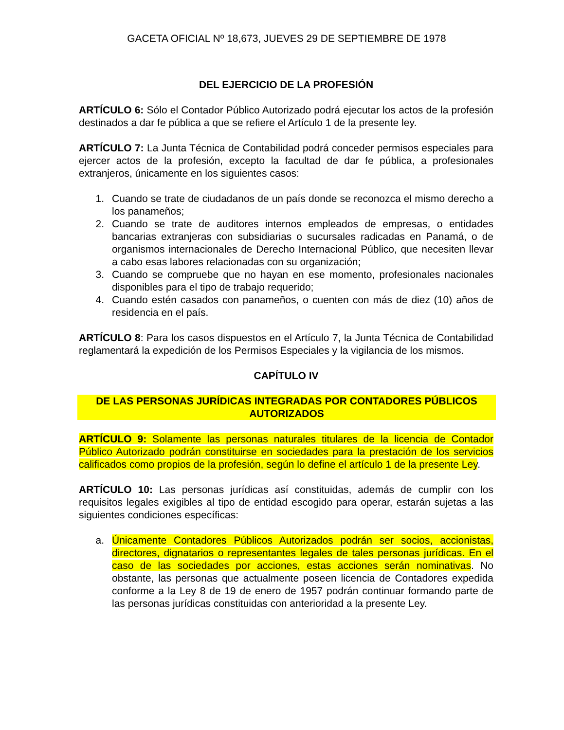GACETA OFICIAL Nº 18,673, JUEVES 29 DE SEPTIEMBRE DE 1978
DEL EJERCICIO DE LA PROFESIÓN
ARTÍCULO 6: Sólo el Contador Público Autorizado podrá ejecutar los actos de la profesión destinados a dar fe pública a que se refiere el Artículo 1 de la presente ley.
ARTÍCULO 7: La Junta Técnica de Contabilidad podrá conceder permisos especiales para ejercer actos de la profesión, excepto la facultad de dar fe pública, a profesionales extranjeros, únicamente en los siguientes casos:
1. Cuando se trate de ciudadanos de un país donde se reconozca el mismo derecho a los panameños;
2. Cuando se trate de auditores internos empleados de empresas, o entidades bancarias extranjeras con subsidiarias o sucursales radicadas en Panamá, o de organismos internacionales de Derecho Internacional Público, que necesiten llevar a cabo esas labores relacionadas con su organización;
3. Cuando se compruebe que no hayan en ese momento, profesionales nacionales disponibles para el tipo de trabajo requerido;
4. Cuando estén casados con panameños, o cuenten con más de diez (10) años de residencia en el país.
ARTÍCULO 8: Para los casos dispuestos en el Artículo 7, la Junta Técnica de Contabilidad reglamentará la expedición de los Permisos Especiales y la vigilancia de los mismos.
CAPÍTULO IV
DE LAS PERSONAS JURÍDICAS INTEGRADAS POR CONTADORES PÚBLICOS AUTORIZADOS
ARTÍCULO 9: Solamente las personas naturales titulares de la licencia de Contador Público Autorizado podrán constituirse en sociedades para la prestación de los servicios calificados como propios de la profesión, según lo define el artículo 1 de la presente Ley.
ARTÍCULO 10: Las personas jurídicas así constituidas, además de cumplir con los requisitos legales exigibles al tipo de entidad escogido para operar, estarán sujetas a las siguientes condiciones específicas:
a. Únicamente Contadores Públicos Autorizados podrán ser socios, accionistas, directores, dignatarios o representantes legales de tales personas jurídicas. En el caso de las sociedades por acciones, estas acciones serán nominativas. No obstante, las personas que actualmente poseen licencia de Contadores expedida conforme a la Ley 8 de 19 de enero de 1957 podrán continuar formando parte de las personas jurídicas constituidas con anterioridad a la presente Ley.